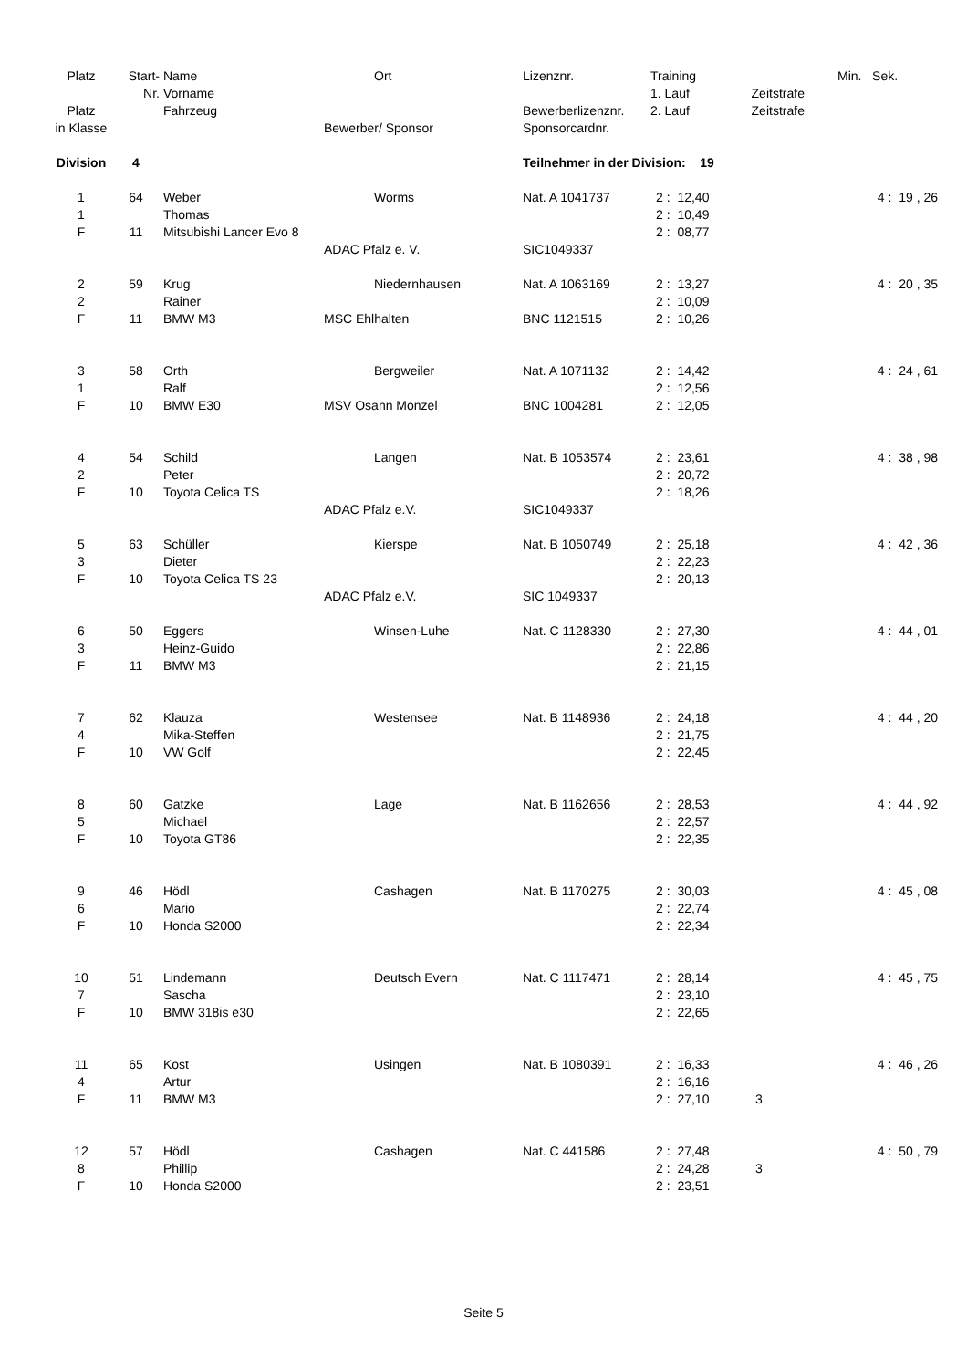| Platz | Start- | Name | | Ort | Lizenznr. | Training | | | Min. Sek. |
| --- | --- | --- | --- | --- | --- | --- | --- | --- | --- |
| | Nr. | Vorname | | | | 1. Lauf | Zeitstrafe | | |
| Platz | | Fahrzeug | | | Bewerberlizenznr. | 2. Lauf | Zeitstrafe | | |
| in Klasse | | | Bewerber/ Sponsor | | Sponsorcardnr. | | | | |
| Division | 4 | | | | Teilnehmer in der Division: 19 | | | | |
| 1 | 64 | Weber | | Worms | Nat. A 1041737 | 2 : 12,40 | | | 4 : 19 , 26 |
| 1 | | Thomas | | | | 2 : 10,49 | | | |
| F | 11 | Mitsubishi Lancer Evo 8 | | | | 2 : 08,77 | | | |
| | | | ADAC Pfalz e. V. | | SIC1049337 | | | | |
| 2 | 59 | Krug | | Niedernhausen | Nat. A 1063169 | 2 : 13,27 | | | 4 : 20 , 35 |
| 2 | | Rainer | | | | 2 : 10,09 | | | |
| F | 11 | BMW M3 | MSC Ehlhalten | | BNC 1121515 | 2 : 10,26 | | | |
| 3 | 58 | Orth | | Bergweiler | Nat. A 1071132 | 2 : 14,42 | | | 4 : 24 , 61 |
| 1 | | Ralf | | | | 2 : 12,56 | | | |
| F | 10 | BMW E30 | MSV Osann Monzel | | BNC 1004281 | 2 : 12,05 | | | |
| 4 | 54 | Schild | | Langen | Nat. B 1053574 | 2 : 23,61 | | | 4 : 38 , 98 |
| 2 | | Peter | | | | 2 : 20,72 | | | |
| F | 10 | Toyota Celica TS | | | | 2 : 18,26 | | | |
| | | | ADAC Pfalz e.V. | | SIC1049337 | | | | |
| 5 | 63 | Schüller | | Kierspe | Nat. B 1050749 | 2 : 25,18 | | | 4 : 42 , 36 |
| 3 | | Dieter | | | | 2 : 22,23 | | | |
| F | 10 | Toyota Celica TS 23 | | | | 2 : 20,13 | | | |
| | | | ADAC Pfalz e.V. | | SIC 1049337 | | | | |
| 6 | 50 | Eggers | | Winsen-Luhe | Nat. C 1128330 | 2 : 27,30 | | | 4 : 44 , 01 |
| 3 | | Heinz-Guido | | | | 2 : 22,86 | | | |
| F | 11 | BMW M3 | | | | 2 : 21,15 | | | |
| 7 | 62 | Klauza | | Westensee | Nat. B 1148936 | 2 : 24,18 | | | 4 : 44 , 20 |
| 4 | | Mika-Steffen | | | | 2 : 21,75 | | | |
| F | 10 | VW Golf | | | | 2 : 22,45 | | | |
| 8 | 60 | Gatzke | | Lage | Nat. B 1162656 | 2 : 28,53 | | | 4 : 44 , 92 |
| 5 | | Michael | | | | 2 : 22,57 | | | |
| F | 10 | Toyota GT86 | | | | 2 : 22,35 | | | |
| 9 | 46 | Hödl | | Cashagen | Nat. B 1170275 | 2 : 30,03 | | | 4 : 45 , 08 |
| 6 | | Mario | | | | 2 : 22,74 | | | |
| F | 10 | Honda S2000 | | | | 2 : 22,34 | | | |
| 10 | 51 | Lindemann | | Deutsch Evern | Nat. C 1117471 | 2 : 28,14 | | | 4 : 45 , 75 |
| 7 | | Sascha | | | | 2 : 23,10 | | | |
| F | 10 | BMW 318is e30 | | | | 2 : 22,65 | | | |
| 11 | 65 | Kost | | Usingen | Nat. B 1080391 | 2 : 16,33 | | | 4 : 46 , 26 |
| 4 | | Artur | | | | 2 : 16,16 | | | |
| F | 11 | BMW M3 | | | | 2 : 27,10 | | 3 | |
| 12 | 57 | Hödl | | Cashagen | Nat. C 441586 | 2 : 27,48 | | | 4 : 50 , 79 |
| 8 | | Phillip | | | | 2 : 24,28 | | 3 | |
| F | 10 | Honda S2000 | | | | 2 : 23,51 | | | |
Seite 5